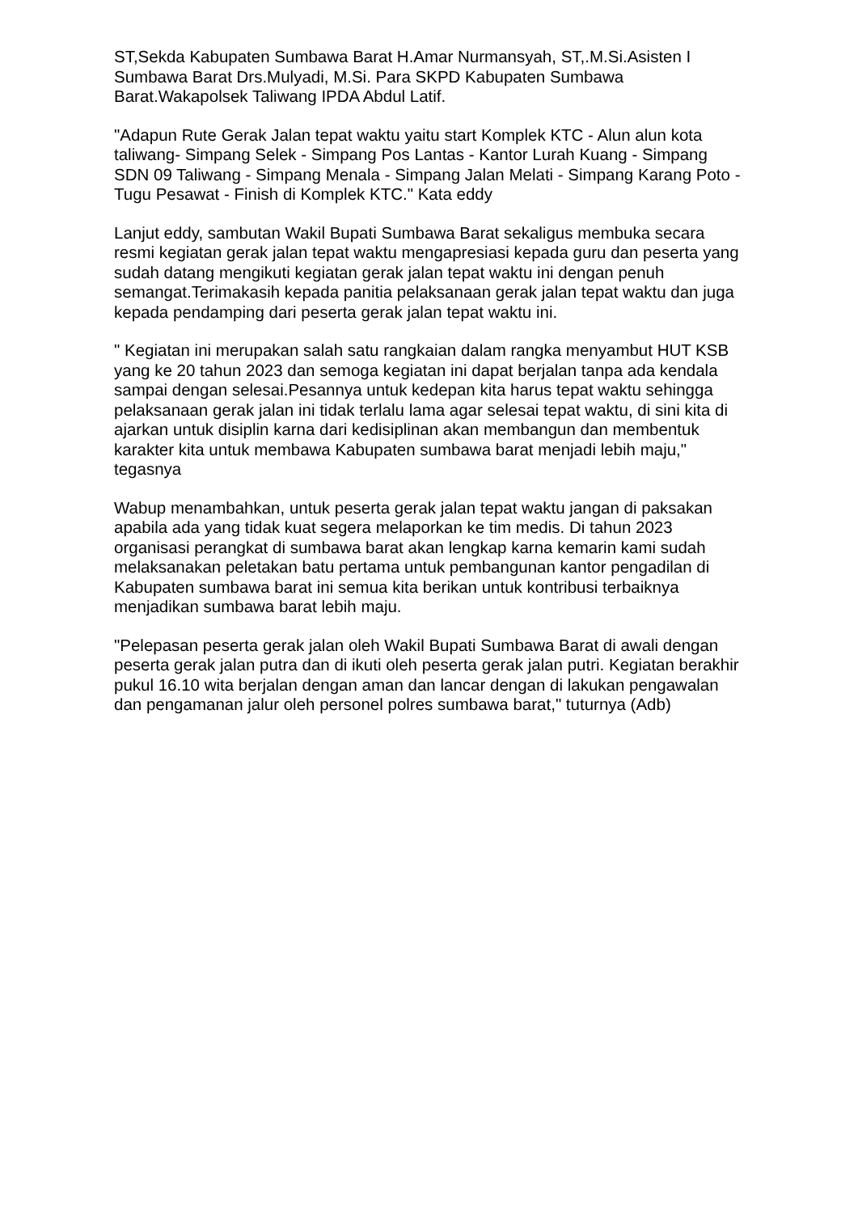ST,Sekda Kabupaten Sumbawa Barat H.Amar Nurmansyah, ST,.M.Si.Asisten I Sumbawa Barat Drs.Mulyadi, M.Si. Para SKPD Kabupaten Sumbawa Barat.Wakapolsek Taliwang IPDA Abdul Latif.
"Adapun Rute Gerak Jalan tepat waktu yaitu start Komplek KTC - Alun alun kota taliwang- Simpang Selek - Simpang Pos Lantas - Kantor Lurah Kuang - Simpang SDN 09 Taliwang - Simpang Menala - Simpang Jalan Melati - Simpang Karang Poto - Tugu Pesawat - Finish di Komplek KTC." Kata eddy
Lanjut eddy, sambutan Wakil Bupati Sumbawa Barat sekaligus membuka secara resmi kegiatan gerak jalan tepat waktu mengapresiasi kepada guru dan peserta yang sudah datang mengikuti kegiatan gerak jalan tepat waktu ini dengan penuh semangat.Terimakasih kepada panitia pelaksanaan gerak jalan tepat waktu dan juga kepada pendamping dari peserta gerak jalan tepat waktu ini.
" Kegiatan ini merupakan salah satu rangkaian dalam rangka menyambut HUT KSB yang ke 20 tahun 2023 dan semoga kegiatan ini dapat berjalan tanpa ada kendala sampai dengan selesai.Pesannya untuk kedepan kita harus tepat waktu sehingga pelaksanaan gerak jalan ini tidak terlalu lama agar selesai tepat waktu, di sini kita di ajarkan untuk disiplin karna dari kedisiplinan akan membangun dan membentuk karakter kita untuk membawa Kabupaten sumbawa barat menjadi lebih maju," tegasnya
Wabup menambahkan, untuk peserta gerak jalan tepat waktu jangan di paksakan apabila ada yang tidak kuat segera melaporkan ke tim medis. Di tahun 2023 organisasi perangkat di sumbawa barat akan lengkap karna kemarin kami sudah melaksanakan peletakan batu pertama untuk pembangunan kantor pengadilan di Kabupaten sumbawa barat ini semua kita berikan untuk kontribusi terbaiknya menjadikan sumbawa barat lebih maju.
"Pelepasan peserta gerak jalan oleh Wakil Bupati Sumbawa Barat di awali dengan peserta gerak jalan putra dan di ikuti oleh peserta gerak jalan putri. Kegiatan berakhir pukul 16.10 wita berjalan dengan aman dan lancar dengan di lakukan pengawalan dan pengamanan jalur oleh personel polres sumbawa barat," tuturnya (Adb)